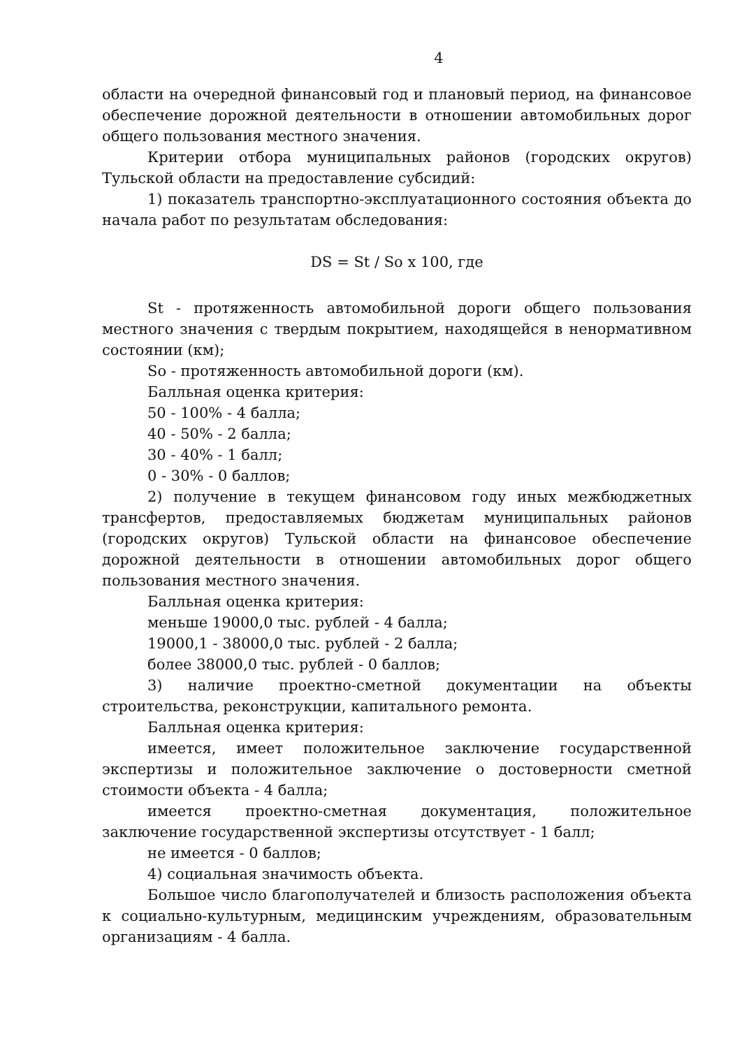4
области на очередной финансовый год и плановый период, на финансовое обеспечение дорожной деятельности в отношении автомобильных дорог общего пользования местного значения.
Критерии отбора муниципальных районов (городских округов) Тульской области на предоставление субсидий:
1) показатель транспортно-эксплуатационного состояния объекта до начала работ по результатам обследования:
DS = St / So x 100, где
St - протяженность автомобильной дороги общего пользования местного значения с твердым покрытием, находящейся в ненормативном состоянии (км);
So - протяженность автомобильной дороги (км).
Балльная оценка критерия:
50 - 100% - 4 балла;
40 - 50% - 2 балла;
30 - 40% - 1 балл;
0 - 30% - 0 баллов;
2) получение в текущем финансовом году иных межбюджетных трансфертов, предоставляемых бюджетам муниципальных районов (городских округов) Тульской области на финансовое обеспечение дорожной деятельности в отношении автомобильных дорог общего пользования местного значения.
Балльная оценка критерия:
меньше 19000,0 тыс. рублей - 4 балла;
19000,1 - 38000,0 тыс. рублей - 2 балла;
более 38000,0 тыс. рублей - 0 баллов;
3) наличие проектно-сметной документации на объекты строительства, реконструкции, капитального ремонта.
Балльная оценка критерия:
имеется, имеет положительное заключение государственной экспертизы и положительное заключение о достоверности сметной стоимости объекта - 4 балла;
имеется проектно-сметная документация, положительное заключение государственной экспертизы отсутствует - 1 балл;
не имеется - 0 баллов;
4) социальная значимость объекта.
Большое число благополучателей и близость расположения объекта к социально-культурным, медицинским учреждениям, образовательным организациям - 4 балла.